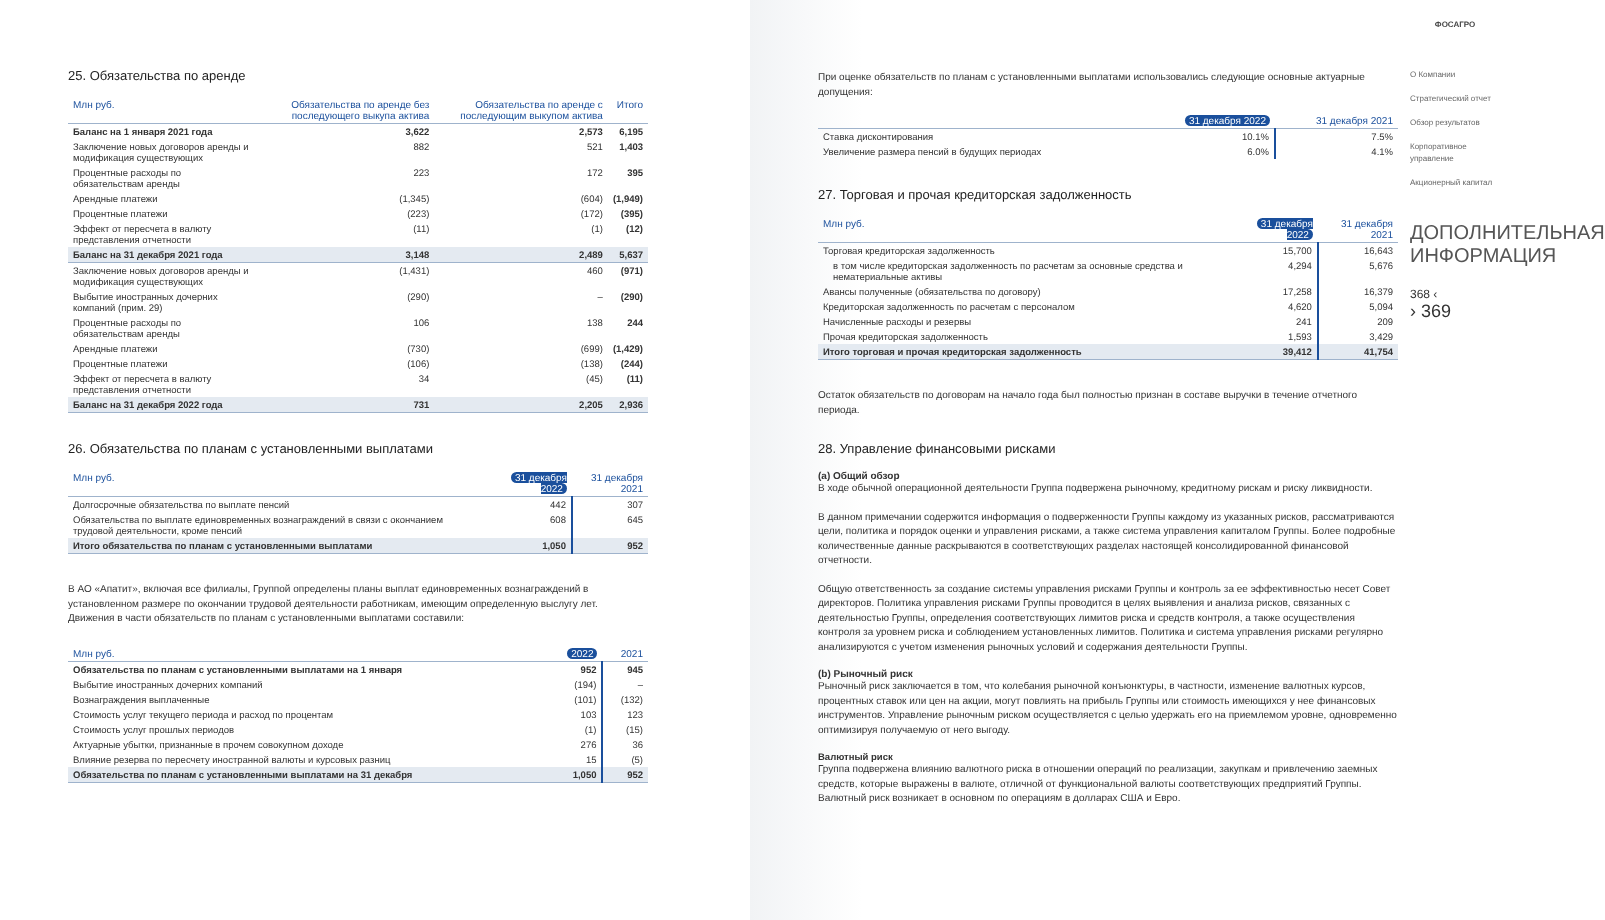25. Обязательства по аренде
| Млн руб. | Обязательства по аренде без последующего выкупа актива | Обязательства по аренде с последующим выкупом актива | Итого |
| --- | --- | --- | --- |
| Баланс на 1 января 2021 года | 3,622 | 2,573 | 6,195 |
| Заключение новых договоров аренды и модификация существующих | 882 | 521 | 1,403 |
| Процентные расходы по обязательствам аренды | 223 | 172 | 395 |
| Арендные платежи | (1,345) | (604) | (1,949) |
| Процентные платежи | (223) | (172) | (395) |
| Эффект от пересчета в валюту представления отчетности | (11) | (1) | (12) |
| Баланс на 31 декабря 2021 года | 3,148 | 2,489 | 5,637 |
| Заключение новых договоров аренды и модификация существующих | (1,431) | 460 | (971) |
| Выбытие иностранных дочерних компаний (прим. 29) | (290) | – | (290) |
| Процентные расходы по обязательствам аренды | 106 | 138 | 244 |
| Арендные платежи | (730) | (699) | (1,429) |
| Процентные платежи | (106) | (138) | (244) |
| Эффект от пересчета в валюту представления отчетности | 34 | (45) | (11) |
| Баланс на 31 декабря 2022 года | 731 | 2,205 | 2,936 |
26. Обязательства по планам с установленными выплатами
| Млн руб. | 31 декабря 2022 | 31 декабря 2021 |
| --- | --- | --- |
| Долгосрочные обязательства по выплате пенсий | 442 | 307 |
| Обязательства по выплате единовременных вознаграждений в связи с окончанием трудовой деятельности, кроме пенсий | 608 | 645 |
| Итого обязательства по планам с установленными выплатами | 1,050 | 952 |
В АО «Апатит», включая все филиалы, Группой определены планы выплат единовременных вознаграждений в установленном размере по окончании трудовой деятельности работникам, имеющим определенную выслугу лет. Движения в части обязательств по планам с установленными выплатами составили:
| Млн руб. | 2022 | 2021 |
| --- | --- | --- |
| Обязательства по планам с установленными выплатами на 1 января | 952 | 945 |
| Выбытие иностранных дочерних компаний | (194) | – |
| Вознаграждения выплаченные | (101) | (132) |
| Стоимость услуг текущего периода и расход по процентам | 103 | 123 |
| Стоимость услуг прошлых периодов | (1) | (15) |
| Актуарные убытки, признанные в прочем совокупном доходе | 276 | 36 |
| Влияние резерва по пересчету иностранной валюты и курсовых разниц | 15 | (5) |
| Обязательства по планам с установленными выплатами на 31 декабря | 1,050 | 952 |
При оценке обязательств по планам с установленными выплатами использовались следующие основные актуарные допущения:
| | 31 декабря 2022 | 31 декабря 2021 |
| --- | --- | --- |
| Ставка дисконтирования | 10.1% | 7.5% |
| Увеличение размера пенсий в будущих периодах | 6.0% | 4.1% |
27. Торговая и прочая кредиторская задолженность
| Млн руб. | 31 декабря 2022 | 31 декабря 2021 |
| --- | --- | --- |
| Торговая кредиторская задолженность | 15,700 | 16,643 |
| в том числе кредиторская задолженность по расчетам за основные средства и нематериальные активы | 4,294 | 5,676 |
| Авансы полученные (обязательства по договору) | 17,258 | 16,379 |
| Кредиторская задолженность по расчетам с персоналом | 4,620 | 5,094 |
| Начисленные расходы и резервы | 241 | 209 |
| Прочая кредиторская задолженность | 1,593 | 3,429 |
| Итого торговая и прочая кредиторская задолженность | 39,412 | 41,754 |
Остаток обязательств по договорам на начало года был полностью признан в составе выручки в течение отчетного периода.
28. Управление финансовыми рисками
(a) Общий обзор
В ходе обычной операционной деятельности Группа подвержена рыночному, кредитному рискам и риску ликвидности.
В данном примечании содержится информация о подверженности Группы каждому из указанных рисков, рассматриваются цели, политика и порядок оценки и управления рисками, а также система управления капиталом Группы. Более подробные количественные данные раскрываются в соответствующих разделах настоящей консолидированной финансовой отчетности.
Общую ответственность за создание системы управления рисками Группы и контроль за ее эффективностью несет Совет директоров. Политика управления рисками Группы проводится в целях выявления и анализа рисков, связанных с деятельностью Группы, определения соответствующих лимитов риска и средств контроля, а также осуществления контроля за уровнем риска и соблюдением установленных лимитов. Политика и система управления рисками регулярно анализируются с учетом изменения рыночных условий и содержания деятельности Группы.
(b) Рыночный риск
Рыночный риск заключается в том, что колебания рыночной конъюнктуры, в частности, изменение валютных курсов, процентных ставок или цен на акции, могут повлиять на прибыль Группы или стоимость имеющихся у нее финансовых инструментов. Управление рыночным риском осуществляется с целью удержать его на приемлемом уровне, одновременно оптимизируя получаемую от него выгоду.
Валютный риск
Группа подвержена влиянию валютного риска в отношении операций по реализации, закупкам и привлечению заемных средств, которые выражены в валюте, отличной от функциональной валюты соответствующих предприятий Группы. Валютный риск возникает в основном по операциям в долларах США и Евро.
ФОСАГРО
О Компании
Стратегический отчет
Обзор результатов
Корпоративное управление
Акционерный капитал
ДОПОЛНИТЕЛЬНАЯ ИНФОРМАЦИЯ
368 ‹
› 369